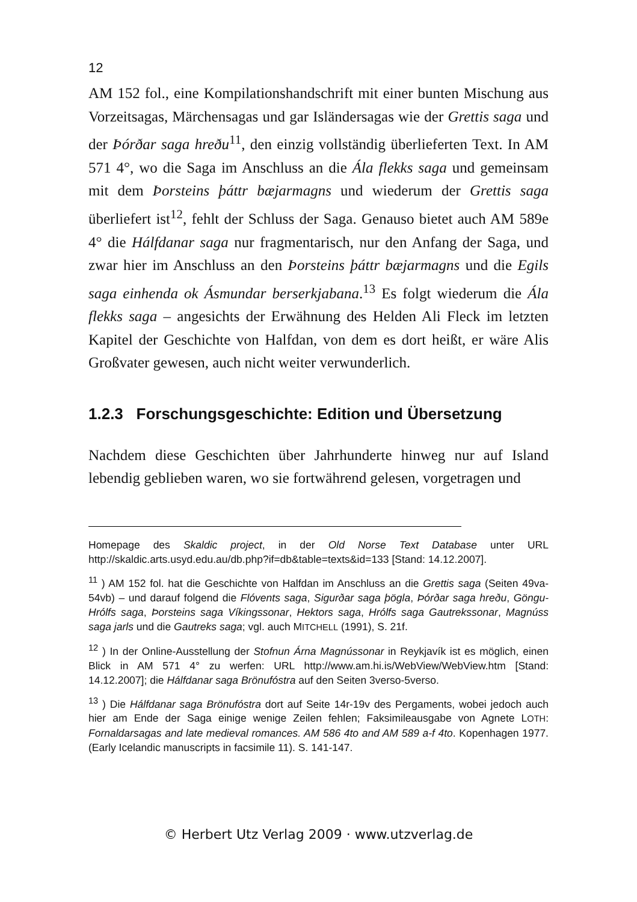12
AM 152 fol., eine Kompilationshandschrift mit einer bunten Mischung aus Vorzeitsagas, Märchensagas und gar Isländersagas wie der Grettis saga und der Þórðar saga hreðu<sup>11</sup>, den einzig vollständig überlieferten Text. In AM 571 4°, wo die Saga im Anschluss an die Ála flekks saga und gemeinsam mit dem Þorsteins þáttr bæjarmagns und wiederum der Grettis saga überliefert ist<sup>12</sup>, fehlt der Schluss der Saga. Genauso bietet auch AM 589e 4° die Hálfdanar saga nur fragmentarisch, nur den Anfang der Saga, und zwar hier im Anschluss an den Þorsteins þáttr bæjarmagns und die Egils saga einhenda ok Ásmundar berserkjabana.<sup>13</sup> Es folgt wiederum die Ála flekks saga – angesichts der Erwähnung des Helden Ali Fleck im letzten Kapitel der Geschichte von Halfdan, von dem es dort heißt, er wäre Alis Großvater gewesen, auch nicht weiter verwunderlich.
1.2.3 Forschungsgeschichte: Edition und Übersetzung
Nachdem diese Geschichten über Jahrhunderte hinweg nur auf Island lebendig geblieben waren, wo sie fortwährend gelesen, vorgetragen und
Homepage des Skaldic project, in der Old Norse Text Database unter URL http://skaldic.arts.usyd.edu.au/db.php?if=db&table=texts&id=133 [Stand: 14.12.2007].
<sup>11</sup> ) AM 152 fol. hat die Geschichte von Halfdan im Anschluss an die Grettis saga (Seiten 49va-54vb) – und darauf folgend die Flóvents saga, Sigurðar saga þögla, Þórðar saga hreðu, Göngu-Hrólfs saga, Þorsteins saga Víkingssonar, Hektors saga, Hrólfs saga Gautrekssonar, Magnúss saga jarls und die Gautreks saga; vgl. auch MITCHELL (1991), S. 21f.
<sup>12</sup> ) In der Online-Ausstellung der Stofnun Árna Magnússonar in Reykjavík ist es möglich, einen Blick in AM 571 4° zu werfen: URL http://www.am.hi.is/WebView/WebView.htm [Stand: 14.12.2007]; die Hálfdanar saga Brönufóstra auf den Seiten 3verso-5verso.
<sup>13</sup> ) Die Hálfdanar saga Brönufóstra dort auf Seite 14r-19v des Pergaments, wobei jedoch auch hier am Ende der Saga einige wenige Zeilen fehlen; Faksimileausgabe von Agnete LOTH: Fornaldarsagas and late medieval romances. AM 586 4to and AM 589 a-f 4to. Kopenhagen 1977. (Early Icelandic manuscripts in facsimile 11). S. 141-147.
© Herbert Utz Verlag 2009 · www.utzverlag.de